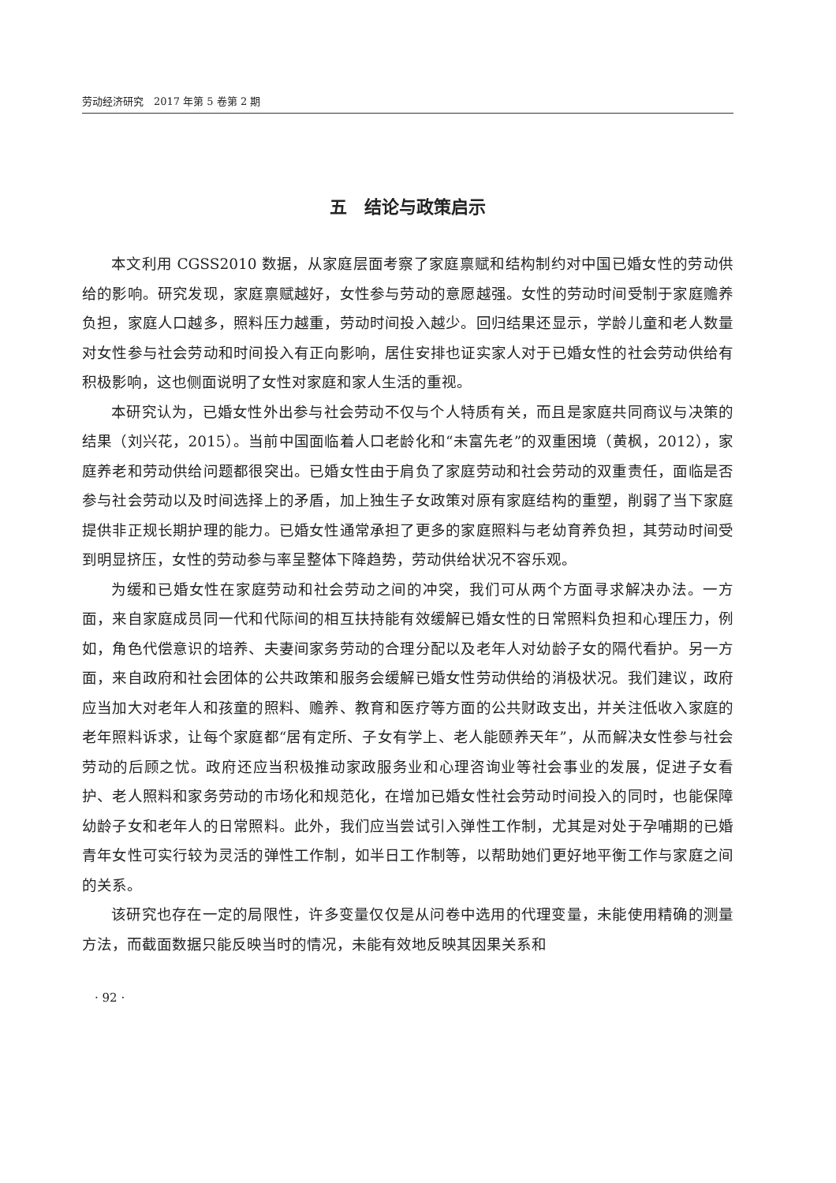劳动经济研究　2017 年第 5 卷第 2 期
五　结论与政策启示
本文利用 CGSS2010 数据，从家庭层面考察了家庭禀赋和结构制约对中国已婚女性的劳动供给的影响。研究发现，家庭禀赋越好，女性参与劳动的意愿越强。女性的劳动时间受制于家庭赡养负担，家庭人口越多，照料压力越重，劳动时间投入越少。回归结果还显示，学龄儿童和老人数量对女性参与社会劳动和时间投入有正向影响，居住安排也证实家人对于已婚女性的社会劳动供给有积极影响，这也侧面说明了女性对家庭和家人生活的重视。
本研究认为，已婚女性外出参与社会劳动不仅与个人特质有关，而且是家庭共同商议与决策的结果（刘兴花，2015）。当前中国面临着人口老龄化和“未富先老”的双重困境（黄枫，2012），家庭养老和劳动供给问题都很突出。已婚女性由于肩负了家庭劳动和社会劳动的双重责任，面临是否参与社会劳动以及时间选择上的矛盾，加上独生子女政策对原有家庭结构的重塑，削弱了当下家庭提供非正规长期护理的能力。已婚女性通常承担了更多的家庭照料与老幼育养负担，其劳动时间受到明显挤压，女性的劳动参与率呈整体下降趋势，劳动供给状况不容乐观。
为缓和已婚女性在家庭劳动和社会劳动之间的冲突，我们可从两个方面寻求解决办法。一方面，来自家庭成员同一代和代际间的相互扶持能有效缓解已婚女性的日常照料负担和心理压力，例如，角色代偿意识的培养、夫妻间家务劳动的合理分配以及老年人对幼龄子女的隔代看护。另一方面，来自政府和社会团体的公共政策和服务会缓解已婚女性劳动供给的消极状况。我们建议，政府应当加大对老年人和孩童的照料、赡养、教育和医疗等方面的公共财政支出，并关注低收入家庭的老年照料诉求，让每个家庭都“居有定所、子女有学上、老人能颐养天年”，从而解决女性参与社会劳动的后顾之忧。政府还应当积极推动家政服务业和心理咨询业等社会事业的发展，促进子女看护、老人照料和家务劳动的市场化和规范化，在增加已婚女性社会劳动时间投入的同时，也能保障幼龄子女和老年人的日常照料。此外，我们应当尝试引入弹性工作制，尤其是对处于孕哺期的已婚青年女性可实行较为灵活的弹性工作制，如半日工作制等，以帮助她们更好地平衡工作与家庭之间的关系。
该研究也存在一定的局限性，许多变量仅仅是从问卷中选用的代理变量，未能使用精确的测量方法，而截面数据只能反映当时的情况，未能有效地反映其因果关系和
· 92 ·